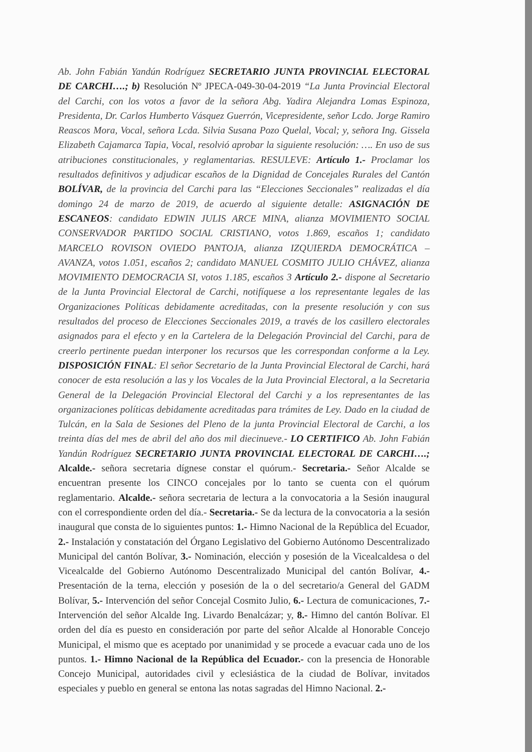Ab. John Fabián Yandún Rodríguez SECRETARIO JUNTA PROVINCIAL ELECTORAL DE CARCHI….; b) Resolución Nº JPECA-049-30-04-2019 “La Junta Provincial Electoral del Carchi, con los votos a favor de la señora Abg. Yadira Alejandra Lomas Espinoza, Presidenta, Dr. Carlos Humberto Vásquez Guerrón, Vicepresidente, señor Lcdo. Jorge Ramiro Reascos Mora, Vocal, señora Lcda. Silvia Susana Pozo Quelal, Vocal; y, señora Ing. Gissela Elizabeth Cajamarca Tapia, Vocal, resolvió aprobar la siguiente resolución: …. En uso de sus atribuciones constitucionales, y reglamentarias. RESULEVE: Artículo 1.- Proclamar los resultados definitivos y adjudicar escaños de la Dignidad de Concejales Rurales del Cantón BOLÍVAR, de la provincia del Carchi para las “Elecciones Seccionales” realizadas el día domingo 24 de marzo de 2019, de acuerdo al siguiente detalle: ASIGNACIÓN DE ESCANEOS: candidato EDWIN JULIS ARCE MINA, alianza MOVIMIENTO SOCIAL CONSERVADOR PARTIDO SOCIAL CRISTIANO, votos 1.869, escaños 1; candidato MARCELO ROVISON OVIEDO PANTOJA, alianza IZQUIERDA DEMOCRÁTICA – AVANZA, votos 1.051, escaños 2; candidato MANUEL COSMITO JULIO CHÁVEZ, alianza MOVIMIENTO DEMOCRACIA SI, votos 1.185, escaños 3 Artículo 2.- dispone al Secretario de la Junta Provincial Electoral de Carchi, notifíquese a los representante legales de las Organizaciones Políticas debidamente acreditadas, con la presente resolución y con sus resultados del proceso de Elecciones Seccionales 2019, a través de los casillero electorales asignados para el efecto y en la Cartelera de la Delegación Provincial del Carchi, para de creerlo pertinente puedan interponer los recursos que les correspondan conforme a la Ley. DISPOSICIÓN FINAL: El señor Secretario de la Junta Provincial Electoral de Carchi, hará conocer de esta resolución a las y los Vocales de la Juta Provincial Electoral, a la Secretaria General de la Delegación Provincial Electoral del Carchi y a los representantes de las organizaciones políticas debidamente acreditadas para trámites de Ley. Dado en la ciudad de Tulcán, en la Sala de Sesiones del Pleno de la junta Provincial Electoral de Carchi, a los treinta días del mes de abril del año dos mil diecinueve.- LO CERTIFICO Ab. John Fabián Yandún Rodríguez SECRETARIO JUNTA PROVINCIAL ELECTORAL DE CARCHI….; Alcalde.- señora secretaria dígnese constar el quórum.- Secretaria.- Señor Alcalde se encuentran presente los CINCO concejales por lo tanto se cuenta con el quórum reglamentario. Alcalde.- señora secretaria de lectura a la convocatoria a la Sesión inaugural con el correspondiente orden del día.- Secretaria.- Se da lectura de la convocatoria a la sesión inaugural que consta de lo siguientes puntos: 1.- Himno Nacional de la República del Ecuador, 2.- Instalación y constatación del Órgano Legislativo del Gobierno Autónomo Descentralizado Municipal del cantón Bolívar, 3.- Nominación, elección y posesión de la Vicealcaldesa o del Vicealcalde del Gobierno Autónomo Descentralizado Municipal del cantón Bolívar, 4.-Presentación de la terna, elección y posesión de la o del secretario/a General del GADM Bolívar, 5.- Intervención del señor Concejal Cosmito Julio, 6.- Lectura de comunicaciones, 7.- Intervención del señor Alcalde Ing. Livardo Benalcázar; y, 8.- Himno del cantón Bolívar. El orden del día es puesto en consideración por parte del señor Alcalde al Honorable Concejo Municipal, el mismo que es aceptado por unanimidad y se procede a evacuar cada uno de los puntos. 1.- Himno Nacional de la República del Ecuador.- con la presencia de Honorable Concejo Municipal, autoridades civil y eclesiástica de la ciudad de Bolívar, invitados especiales y pueblo en general se entona las notas sagradas del Himno Nacional. 2.-